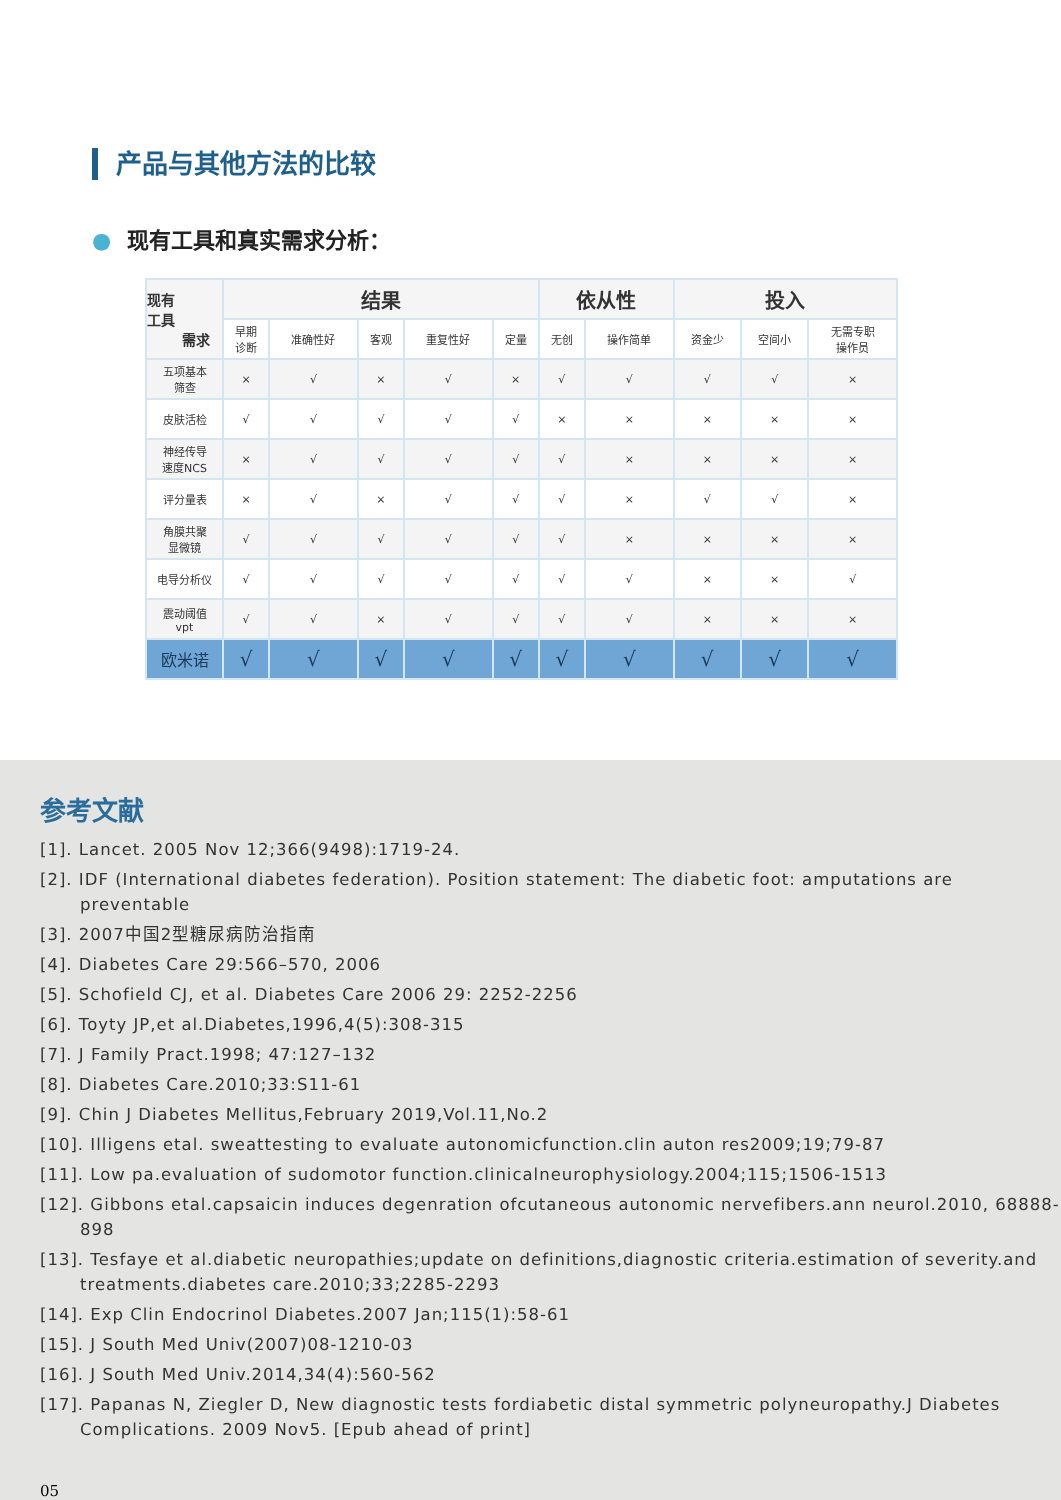产品与其他方法的比较
● 现有工具和真实需求分析：
| 现有 工具 需求 | 结果 | | | | | 依从性 | | 投入 | | |
| --- | --- | --- | --- | --- | --- | --- | --- | --- | --- | --- |
| | 早期 诊断 | 准确性好 | 客观 | 重复性好 | 定量 | 无创 | 操作简单 | 资金少 | 空间小 | 无需专职 操作员 |
| 五项基本 筛查 | × | √ | × | √ | × | √ | √ | √ | √ | × |
| 皮肤活检 | √ | √ | √ | √ | √ | × | × | × | × | × |
| 神经传导 速度NCS | × | √ | √ | √ | √ | √ | × | × | × | × |
| 评分量表 | × | √ | × | √ | √ | √ | × | √ | √ | × |
| 角膜共聚 显微镜 | √ | √ | √ | √ | √ | √ | × | × | × | × |
| 电导分析仪 | √ | √ | √ | √ | √ | √ | √ | × | × | √ |
| 震动阈值 vpt | √ | √ | × | √ | √ | √ | √ | × | × | × |
| 欧米诺 | √ | √ | √ | √ | √ | √ | √ | √ | √ | √ |
参考文献
[1]. Lancet. 2005 Nov 12;366(9498):1719-24.
[2]. IDF (International diabetes federation). Position statement: The diabetic foot: amputations are preventable
[3]. 2007中国2型糖尿病防治指南
[4]. Diabetes Care 29:566–570, 2006
[5]. Schofield CJ, et al. Diabetes Care 2006 29: 2252-2256
[6]. Toyty JP,et al.Diabetes,1996,4(5):308-315
[7]. J Family Pract.1998; 47:127–132
[8]. Diabetes Care.2010;33:S11-61
[9]. Chin J Diabetes Mellitus,February 2019,Vol.11,No.2
[10]. Illigens etal. sweattesting to evaluate autonomicfunction.clin auton res2009;19;79-87
[11]. Low pa.evaluation of sudomotor function.clinicalneurophysiology.2004;115;1506-1513
[12]. Gibbons etal.capsaicin induces degenration ofcutaneous autonomic nervefibers.ann neurol.2010, 68888-898
[13]. Tesfaye et al.diabetic neuropathies;update on definitions,diagnostic criteria.estimation of severity.and treatments.diabetes care.2010;33;2285-2293
[14]. Exp Clin Endocrinol Diabetes.2007 Jan;115(1):58-61
[15]. J South Med Univ(2007)08-1210-03
[16]. J South Med Univ.2014,34(4):560-562
[17]. Papanas N, Ziegler D, New diagnostic tests fordiabetic distal symmetric polyneuropathy.J Diabetes Complications. 2009 Nov5. [Epub ahead of print]
05